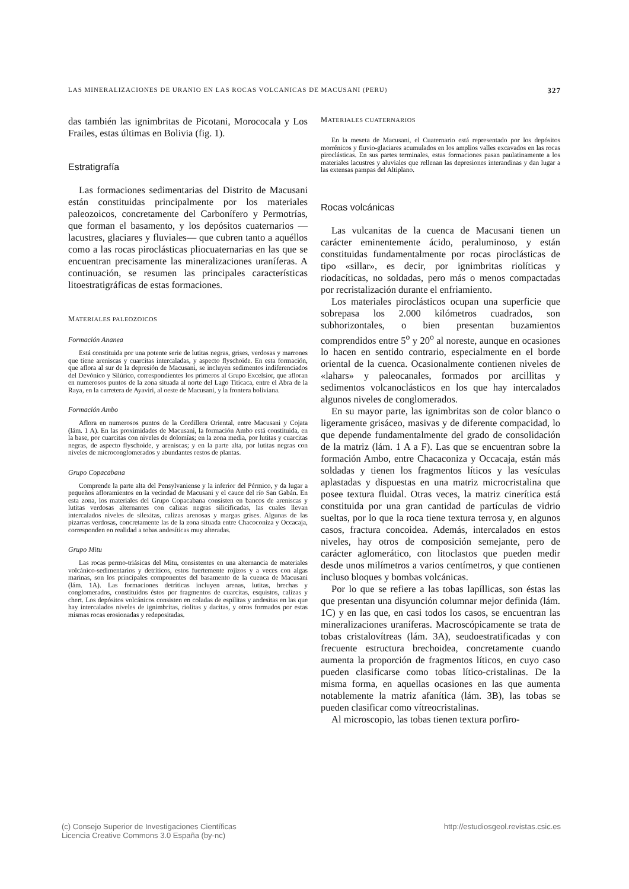LAS MINERALIZACIONES DE URANIO EN LAS ROCAS VOLCANICAS DE MACUSANI (PERU) 327
das también las ignimbritas de Picotani, Morococala y Los Frailes, estas últimas en Bolivia (fig. 1).
Estratigrafía
Las formaciones sedimentarias del Distrito de Macusani están constituidas principalmente por los materiales paleozoicos, concretamente del Carbonífero y Permotrías, que forman el basamento, y los depósitos cuaternarios —lacustres, glaciares y fluviales— que cubren tanto a aquéllos como a las rocas piroclásticas pliocuaternarias en las que se encuentran precisamente las mineralizaciones uraníferas. A continuación, se resumen las principales características litoestratigráficas de estas formaciones.
MATERIALES PALEOZOICOS
Formación Ananea
Está constituida por una potente serie de lutitas negras, grises, verdosas y marrones que tiene areniscas y cuarcitas intercaladas, y aspecto flyschoide. En esta formación, que aflora al sur de la depresión de Macusani, se incluyen sedimentos indiferenciados del Devónico y Silúrico, correspondientes los primeros al Grupo Excelsior, que afloran en numerosos puntos de la zona situada al norte del Lago Titicaca, entre el Abra de la Raya, en la carretera de Ayaviri, al oeste de Macusani, y la frontera boliviana.
Formación Ambo
Aflora en numerosos puntos de la Cordillera Oriental, entre Macusani y Cojata (lám. 1 A). En las proximidades de Macusani, la formación Ambo está constituida, en la base, por cuarcitas con niveles de dolomías; en la zona media, por lutitas y cuarcitas negras, de aspecto flyschoide, y areniscas; y en la parte alta, por lutitas negras con niveles de microconglomerados y abundantes restos de plantas.
Grupo Copacabana
Comprende la parte alta del Pensylvaniense y la inferior del Pérmico, y da lugar a pequeños afloramientos en la vecindad de Macusani y el cauce del río San Gabán. En esta zona, los materiales del Grupo Copacabana consisten en bancos de areniscas y lutitas verdosas alternantes con calizas negras silicificadas, las cuales llevan intercalados niveles de silexitas, calizas arenosas y margas grises. Algunas de las pizarras verdosas, concretamente las de la zona situada entre Chacoconiza y Occacaja, corresponden en realidad a tobas andesíticas muy alteradas.
Grupo Mitu
Las rocas permo-triásicas del Mitu, consistentes en una alternancia de materiales volcánico-sedimentarios y detríticos, estos fuertemente rojizos y a veces con algas marinas, son los principales componentes del basamento de la cuenca de Macusani (lám. 1A). Las formaciones detríticas incluyen arenas, lutitas, brechas y conglomerados, constituidos éstos por fragmentos de cuarcitas, esquistos, calizas y chert. Los depósitos volcánicos consisten en coladas de espilitas y andesitas en las que hay intercalados niveles de ignimbritas, riolitas y dacitas, y otros formados por estas mismas rocas erosionadas y redepositadas.
MATERIALES CUATERNARIOS
En la meseta de Macusani, el Cuaternario está representado por los depósitos morrénicos y fluvio-glaciares acumulados en los amplios valles excavados en las rocas piroclásticas. En sus partes terminales, estas formaciones pasan paulatinamente a los materiales lacustres y aluviales que rellenan las depresiones interandinas y dan lugar a las extensas pampas del Altiplano.
Rocas volcánicas
Las vulcanitas de la cuenca de Macusani tienen un carácter eminentemente ácido, peraluminoso, y están constituidas fundamentalmente por rocas piroclásticas de tipo «sillar», es decir, por ignimbritas riolíticas y riodacíticas, no soldadas, pero más o menos compactadas por recristalización durante el enfriamiento.
Los materiales piroclásticos ocupan una superficie que sobrepasa los 2.000 kilómetros cuadrados, son subhorizontales, o bien presentan buzamientos comprendidos entre 5<sup>o</sup> y 20<sup>o</sup> al noreste, aunque en ocasiones lo hacen en sentido contrario, especialmente en el borde oriental de la cuenca. Ocasionalmente contienen niveles de «lahars» y paleocanales, formados por arcillitas y sedimentos volcanoclásticos en los que hay intercalados algunos niveles de conglomerados.
En su mayor parte, las ignimbritas son de color blanco o ligeramente grisáceo, masivas y de diferente compacidad, lo que depende fundamentalmente del grado de consolidación de la matriz (lám. 1 A a F). Las que se encuentran sobre la formación Ambo, entre Chacaconiza y Occacaja, están más soldadas y tienen los fragmentos líticos y las vesículas aplastadas y dispuestas en una matriz microcristalina que posee textura fluidal. Otras veces, la matriz cinerítica está constituida por una gran cantidad de partículas de vidrio sueltas, por lo que la roca tiene textura terrosa y, en algunos casos, fractura concoidea. Además, intercalados en estos niveles, hay otros de composición semejante, pero de carácter aglomerático, con litoclastos que pueden medir desde unos milímetros a varios centímetros, y que contienen incluso bloques y bombas volcánicas.
Por lo que se refiere a las tobas lapíllicas, son éstas las que presentan una disyunción columnar mejor definida (lám. 1C) y en las que, en casi todos los casos, se encuentran las mineralizaciones uraníferas. Macroscópicamente se trata de tobas cristalovítreas (lám. 3A), seudoestratificadas y con frecuente estructura brechoidea, concretamente cuando aumenta la proporción de fragmentos líticos, en cuyo caso pueden clasificarse como tobas lítico-cristalinas. De la misma forma, en aquellas ocasiones en las que aumenta notablemente la matriz afanítica (lám. 3B), las tobas se pueden clasificar como vítreocristalinas.
Al microscopio, las tobas tienen textura porfiro-
(c) Consejo Superior de Investigaciones Científicas
Licencia Creative Commons 3.0 España (by-nc) http://estudiosgeol.revistas.csic.es